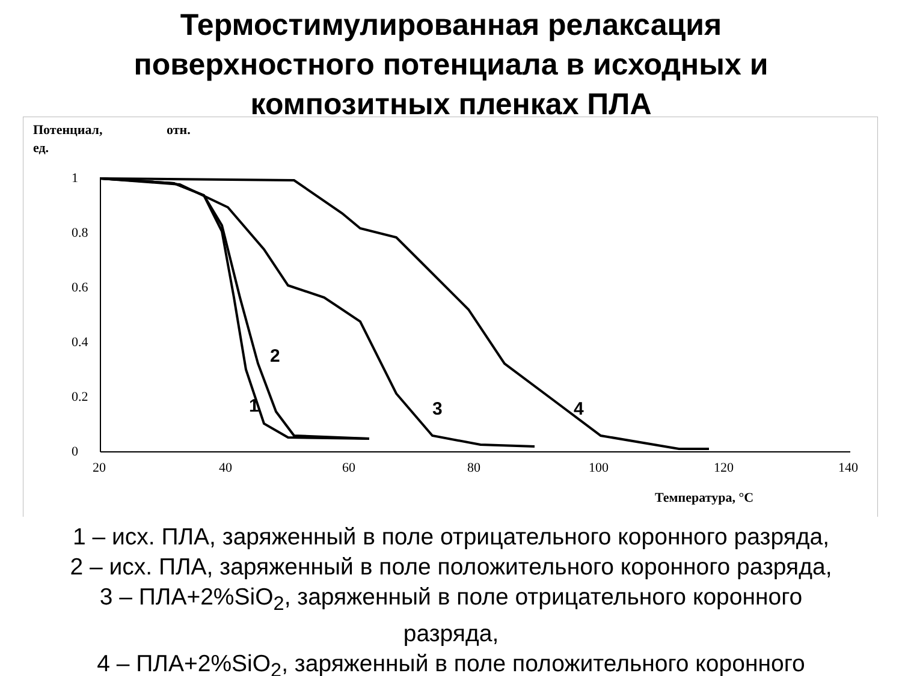Термостимулированная релаксация
поверхностного потенциала в исходных и
композитных пленках ПЛА
Потенциал,
отн.
ед.
0
0.2
0.4
0.6
0.8
1
20
40
60
80
100
120
140
Температура, °С
2
1
3
4
1 – исх. ПЛА, заряженный в поле отрицательного коронного разряда,
2 – исх. ПЛА, заряженный в поле положительного коронного разряда,
3 – ПЛА+2%SiO<sub>2</sub>, заряженный в поле отрицательного коронного
разряда,
4 – ПЛА+2%SiO<sub>2</sub>, заряженный в поле положительного коронного